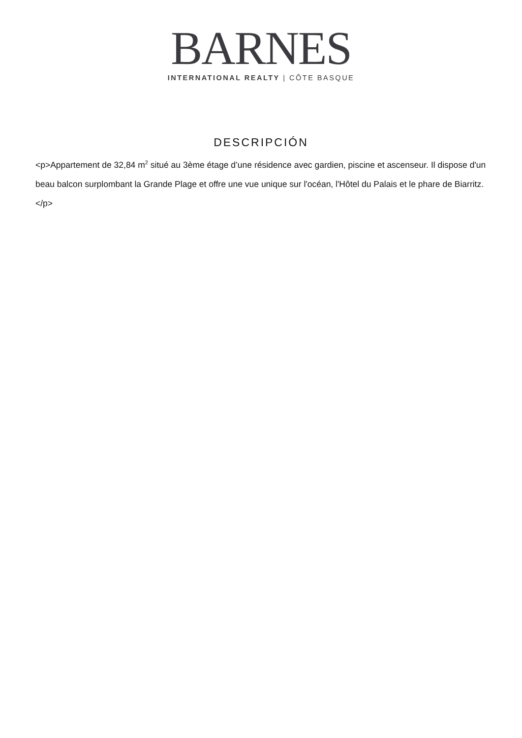BARNES
INTERNATIONAL REALTY | CÔTE BASQUE
DESCRIPCIÓN
<p>Appartement de 32,84 m<sup>2</sup> situé au 3ème étage d’une résidence avec gardien, piscine et ascenseur. Il dispose d'un beau balcon surplombant la Grande Plage et offre une vue unique sur l'océan, l'Hôtel du Palais et le phare de Biarritz.</p>